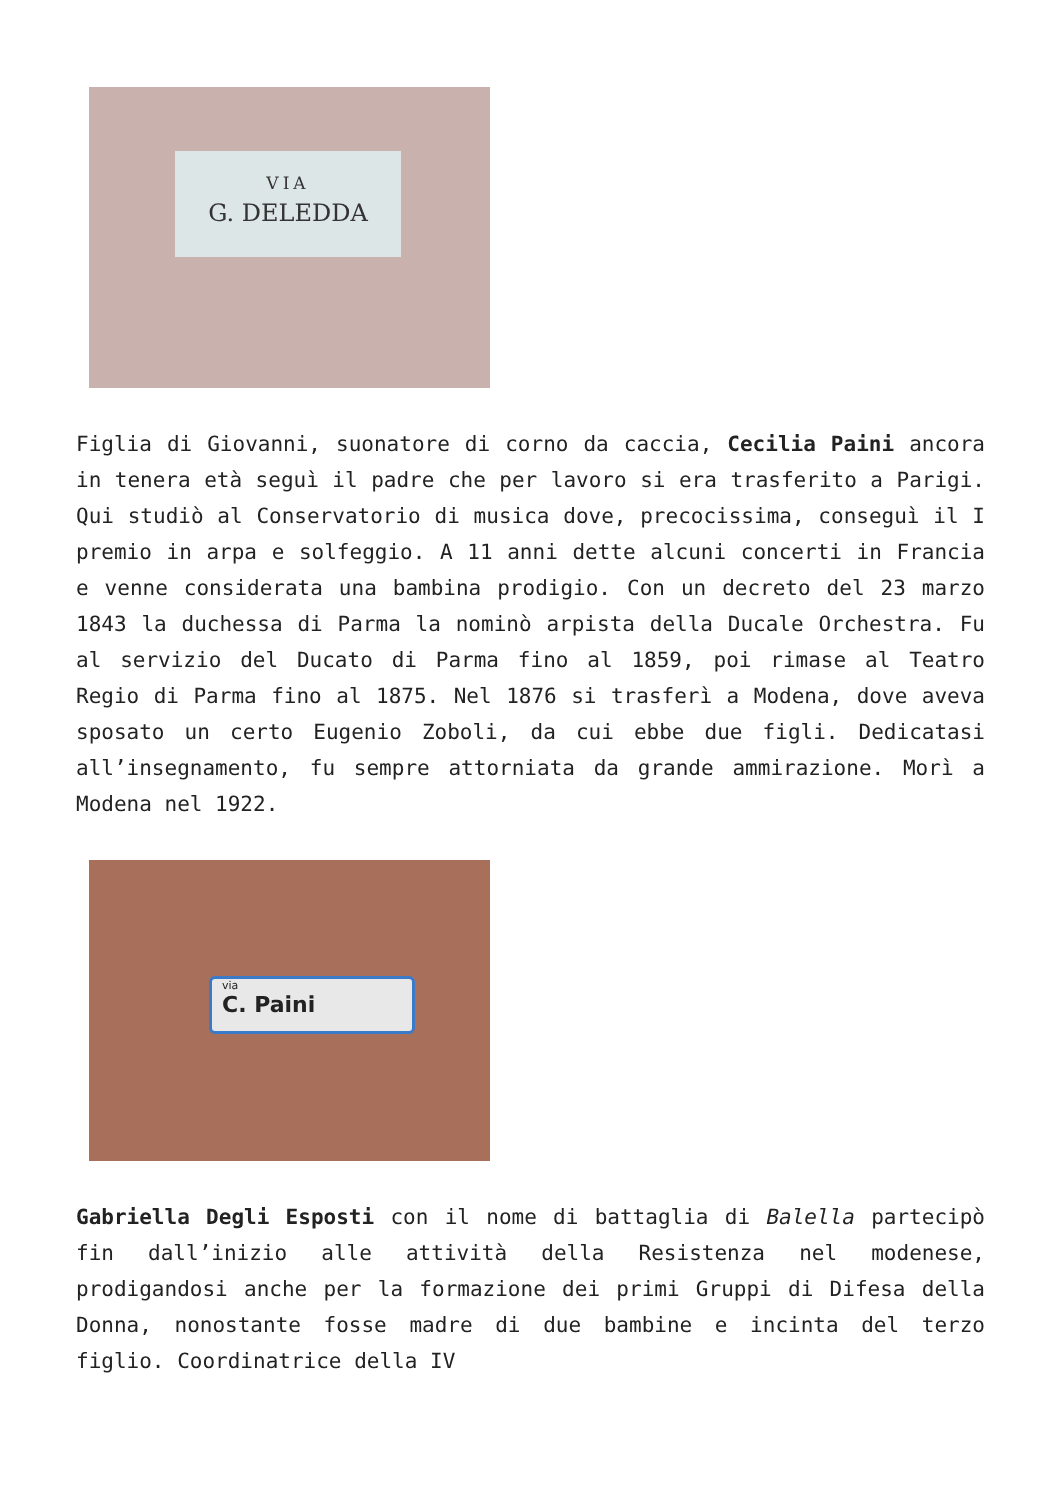VIA
G. DELEDDA
Figlia di Giovanni, suonatore di corno da caccia, Cecilia Paini ancora in tenera età seguì il padre che per lavoro si era trasferito a Parigi. Qui studiò al Conservatorio di musica dove, precocissima, conseguì il I premio in arpa e solfeggio. A 11 anni dette alcuni concerti in Francia e venne considerata una bambina prodigio. Con un decreto del 23 marzo 1843 la duchessa di Parma la nominò arpista della Ducale Orchestra. Fu al servizio del Ducato di Parma fino al 1859, poi rimase al Teatro Regio di Parma fino al 1875. Nel 1876 si trasferì a Modena, dove aveva sposato un certo Eugenio Zoboli, da cui ebbe due figli. Dedicatasi all’insegnamento, fu sempre attorniata da grande ammirazione. Morì a Modena nel 1922.
via
C. Paini
Gabriella Degli Esposti con il nome di battaglia di Balella partecipò fin dall’inizio alle attività della Resistenza nel modenese, prodigandosi anche per la formazione dei primi Gruppi di Difesa della Donna, nonostante fosse madre di due bambine e incinta del terzo figlio. Coordinatrice della IV